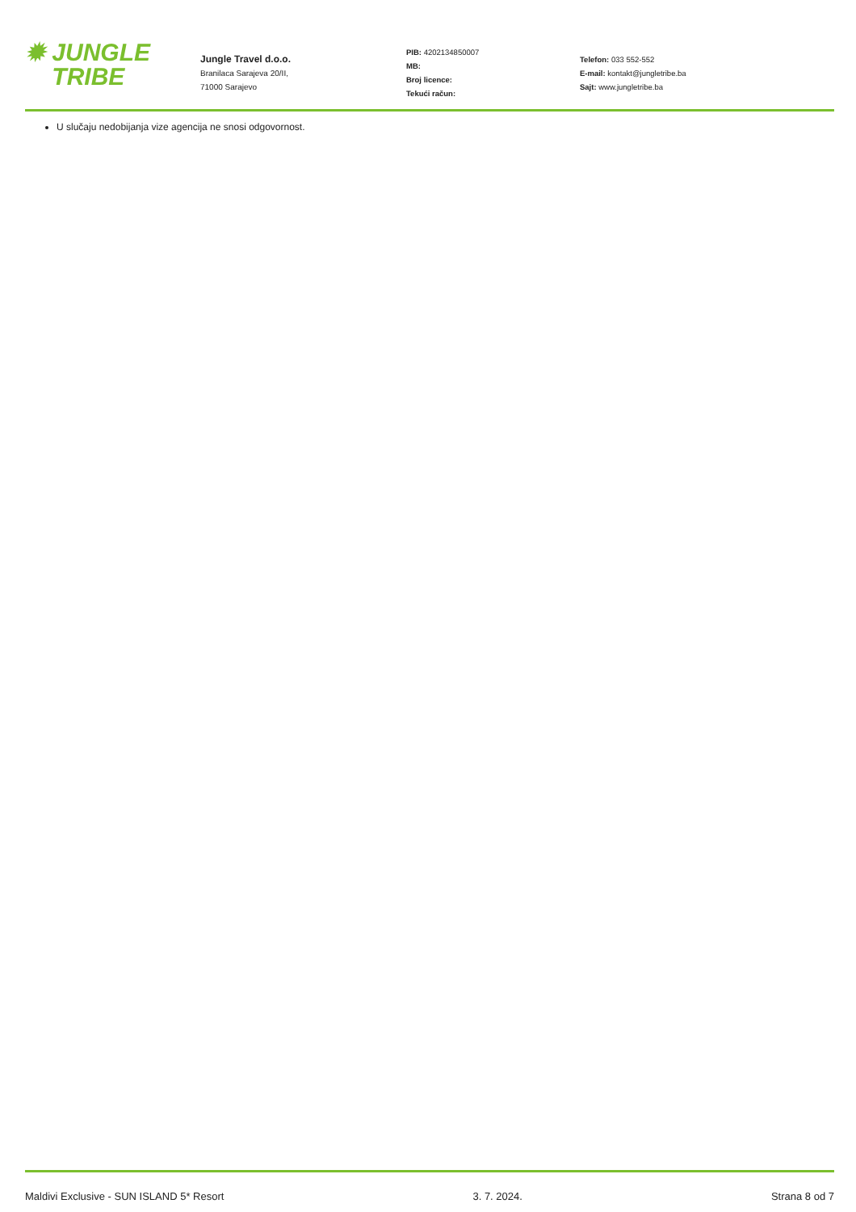✹ JUNGLE
TRIBE
Jungle Travel d.o.o.
Branilaca Sarajeva 20/II,
71000 Sarajevo
PIB: 4202134850007
MB:
Broj licence:
Tekući račun:
Telefon: 033 552-552
E-mail: kontakt@jungletribe.ba
Sajt: www.jungletribe.ba
U slučaju nedobijanja vize agencija ne snosi odgovornost.
Maldivi Exclusive - SUN ISLAND 5* Resort 3. 7. 2024. Strana 8 od 7